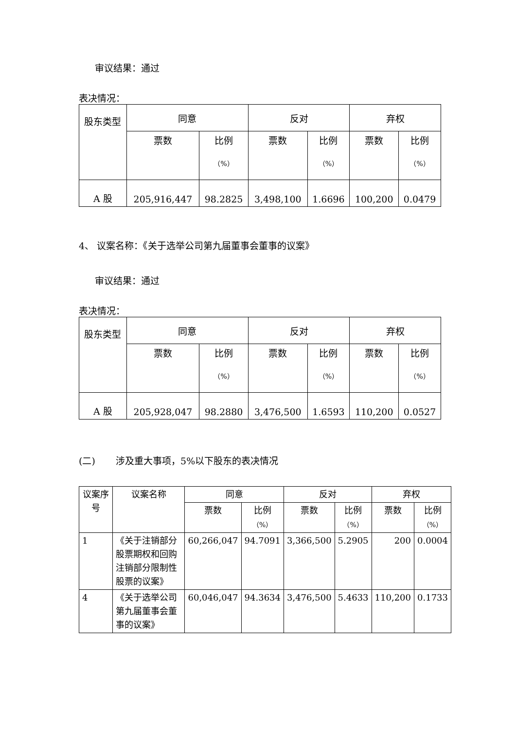审议结果：通过
表决情况：
| 股东类型 | 同意 | | 反对 | | 弃权 | |
| --- | --- | --- | --- | --- | --- | --- |
| | 票数 | 比例 （%） | 票数 | 比例 （%） | 票数 | 比例 （%） |
| A 股 | 205,916,447 | 98.2825 | 3,498,100 | 1.6696 | 100,200 | 0.0479 |
4、 议案名称：《关于选举公司第九届董事会董事的议案》
审议结果：通过
表决情况：
| 股东类型 | 同意 | | 反对 | | 弃权 | |
| --- | --- | --- | --- | --- | --- | --- |
| | 票数 | 比例 （%） | 票数 | 比例 （%） | 票数 | 比例 （%） |
| A 股 | 205,928,047 | 98.2880 | 3,476,500 | 1.6593 | 110,200 | 0.0527 |
(二) 涉及重大事项，5%以下股东的表决情况
| 议案序号 | 议案名称 | 同意 | | 反对 | | 弃权 | |
| --- | --- | --- | --- | --- | --- | --- | --- |
| | | 票数 | 比例 （%） | 票数 | 比例 （%） | 票数 | 比例 （%） |
| 1 | 《关于注销部分股票期权和回购注销部分限制性股票的议案》 | 60,266,047 | 94.7091 | 3,366,500 | 5.2905 | 200 | 0.0004 |
| 4 | 《关于选举公司第九届董事会董事的议案》 | 60,046,047 | 94.3634 | 3,476,500 | 5.4633 | 110,200 | 0.1733 |